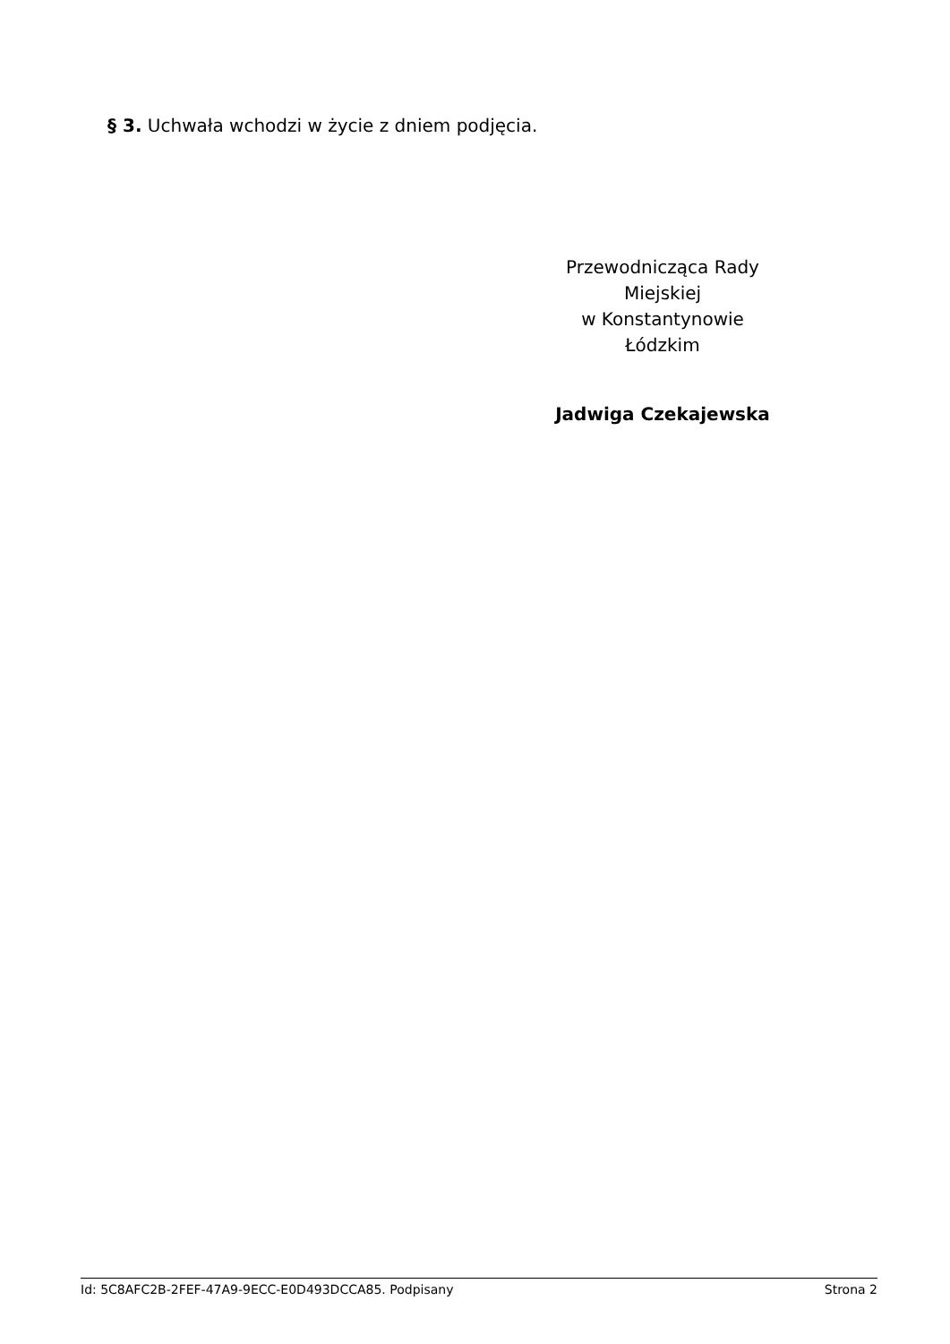§ 3. Uchwała wchodzi w życie z dniem podjęcia.
Przewodnicząca Rady
Miejskiej
w Konstantynowie
Łódzkim
Jadwiga Czekajewska
Id: 5C8AFC2B-2FEF-47A9-9ECC-E0D493DCCA85. Podpisany Strona 2